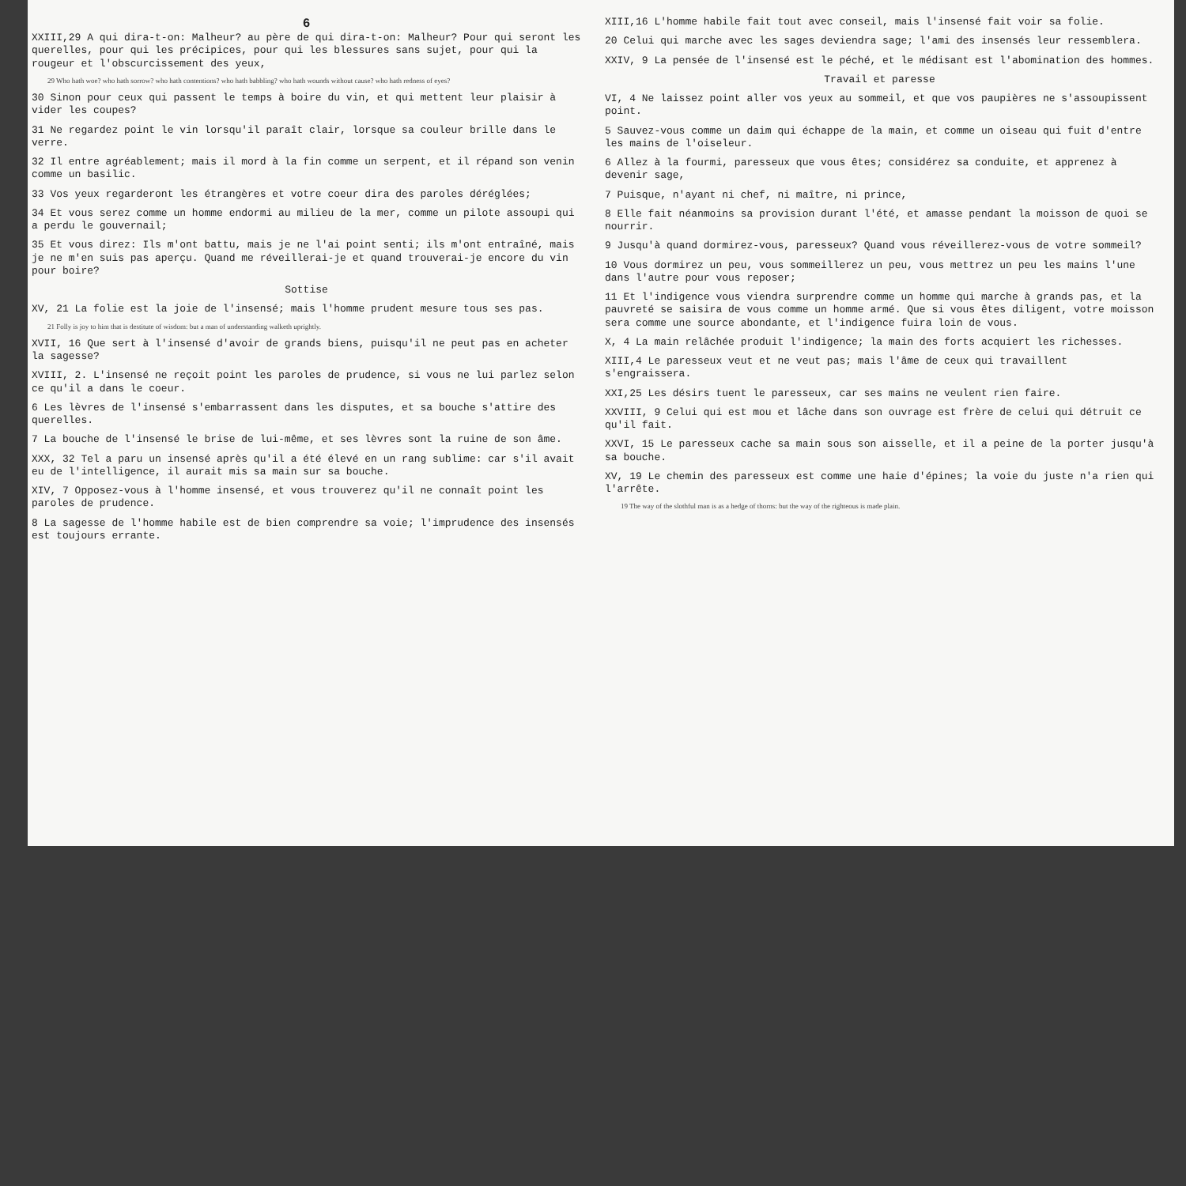6
XXIII,29 A qui dira-t-on: Malheur? au père de qui dira-t-on: Malheur? Pour qui seront les querelles, pour qui les précipices, pour qui les blessures sans sujet, pour qui la rougeur et l'obscurcissement des yeux,
29 Who hath woe? who hath sorrow? who hath contentions? who hath babbling? who hath wounds without cause? who hath redness of eyes?
30 Sinon pour ceux qui passent le temps à boire du vin, et qui mettent leur plaisir à vider les coupes?
31 Ne regardez point le vin lorsqu'il paraît clair, lorsque sa couleur brille dans le verre.
32 Il entre agréablement; mais il mord à la fin comme un serpent, et il répand son venin comme un basilic.
33 Vos yeux regarderont les étrangères et votre coeur dira des paroles déréglées;
34 Et vous serez comme un homme endormi au milieu de la mer, comme un pilote assoupi qui a perdu le gouvernail;
35 Et vous direz: Ils m'ont battu, mais je ne l'ai point senti; ils m'ont entraîné, mais je ne m'en suis pas aperçu. Quand me réveillerai-je et quand trouverai-je encore du vin pour boire?
Sottise
XV, 21 La folie est la joie de l'insensé; mais l'homme prudent mesure tous ses pas.
21 Folly is joy to him that is destitute of wisdom: but a man of understanding walketh uprightly.
XVII, 16 Que sert à l'insensé d'avoir de grands biens, puisqu'il ne peut pas en acheter la sagesse?
XVIII, 2. L'insensé ne reçoit point les paroles de prudence, si vous ne lui parlez selon ce qu'il a dans le coeur.
6 Les lèvres de l'insensé s'embarrassent dans les disputes, et sa bouche s'attire des querelles.
7 La bouche de l'insensé le brise de lui-même, et ses lèvres sont la ruine de son âme.
XXX, 32 Tel a paru un insensé après qu'il a été élevé en un rang sublime: car s'il avait eu de l'intelligence, il aurait mis sa main sur sa bouche.
XIV, 7 Opposez-vous à l'homme insensé, et vous trouverez qu'il ne connaît point les paroles de prudence.
8 La sagesse de l'homme habile est de bien comprendre sa voie; l'imprudence des insensés est toujours errante.
XIII,16 L'homme habile fait tout avec conseil, mais l'insensé fait voir sa folie.
20 Celui qui marche avec les sages deviendra sage; l'ami des insensés leur ressemblera.
XXIV, 9 La pensée de l'insensé est le péché, et le médisant est l'abomination des hommes.
Travail et paresse
VI, 4 Ne laissez point aller vos yeux au sommeil, et que vos paupières ne s'assoupissent point.
5 Sauvez-vous comme un daim qui échappe de la main, et comme un oiseau qui fuit d'entre les mains de l'oiseleur.
6 Allez à la fourmi, paresseux que vous êtes; considérez sa conduite, et apprenez à devenir sage,
7 Puisque, n'ayant ni chef, ni maître, ni prince,
8 Elle fait néanmoins sa provision durant l'été, et amasse pendant la moisson de quoi se nourrir.
9 Jusqu'à quand dormirez-vous, paresseux? Quand vous réveillerez-vous de votre sommeil?
10 Vous dormirez un peu, vous sommeillerez un peu, vous mettrez un peu les mains l'une dans l'autre pour vous reposer;
11 Et l'indigence vous viendra surprendre comme un homme qui marche à grands pas, et la pauvreté se saisira de vous comme un homme armé. Que si vous êtes diligent, votre moisson sera comme une source abondante, et l'indigence fuira loin de vous.
X, 4 La main relâchée produit l'indigence; la main des forts acquiert les richesses.
XIII,4 Le paresseux veut et ne veut pas; mais l'âme de ceux qui travaillent s'engraissera.
XXI,25 Les désirs tuent le paresseux, car ses mains ne veulent rien faire.
XXVIII, 9 Celui qui est mou et lâche dans son ouvrage est frère de celui qui détruit ce qu'il fait.
XXVI, 15 Le paresseux cache sa main sous son aisselle, et il a peine de la porter jusqu'à sa bouche.
XV, 19 Le chemin des paresseux est comme une haie d'épines; la voie du juste n'a rien qui l'arrête.
19 The way of the slothful man is as a hedge of thorns: but the way of the righteous is made plain.